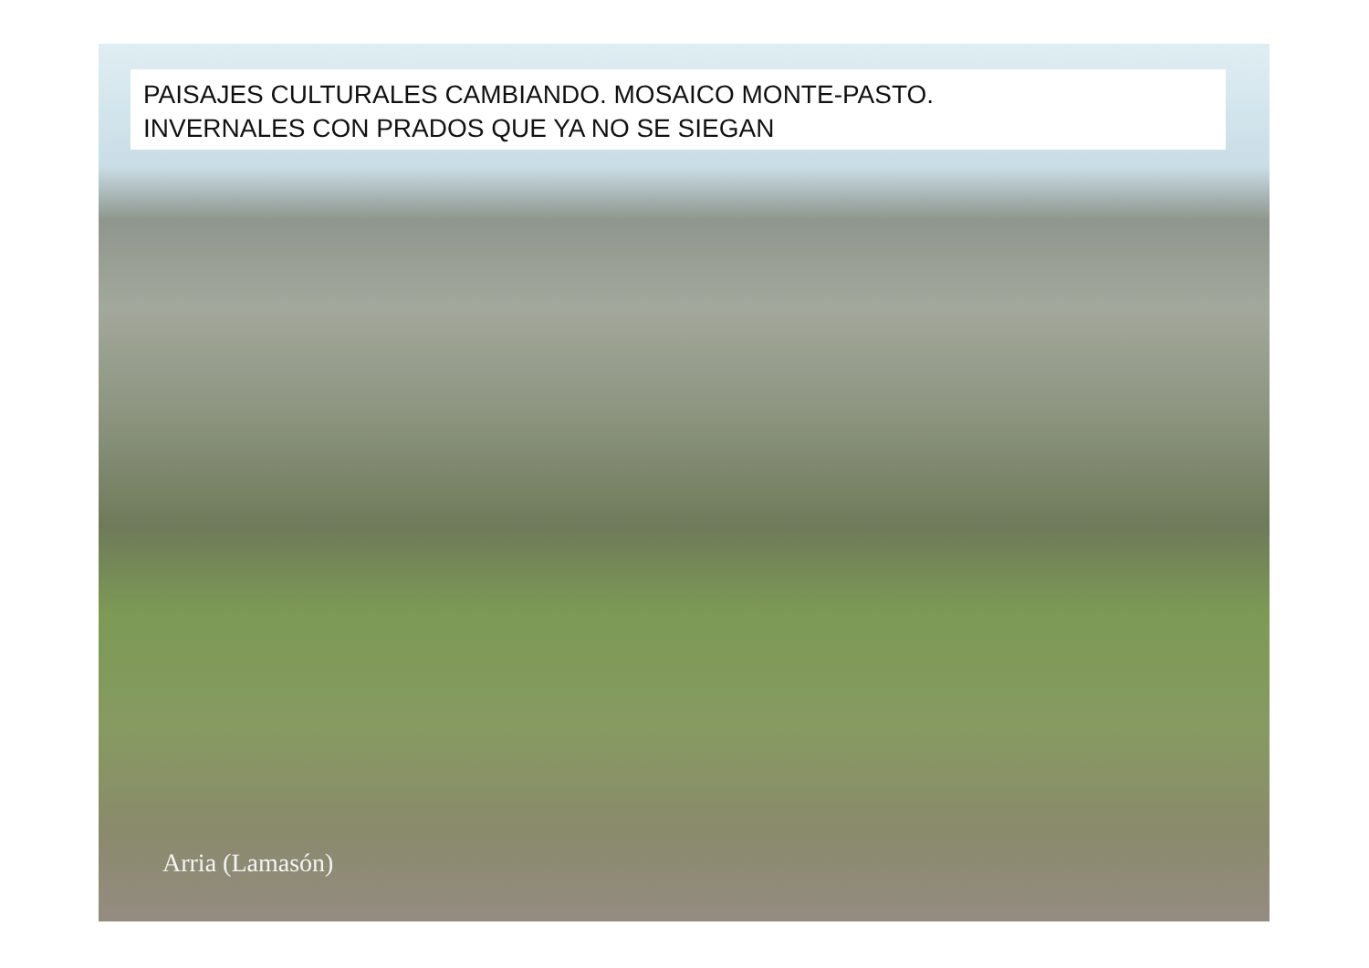PAISAJES CULTURALES CAMBIANDO. MOSAICO MONTE-PASTO.
INVERNALES CON PRADOS QUE YA NO SE SIEGAN
Arria (Lamasón)